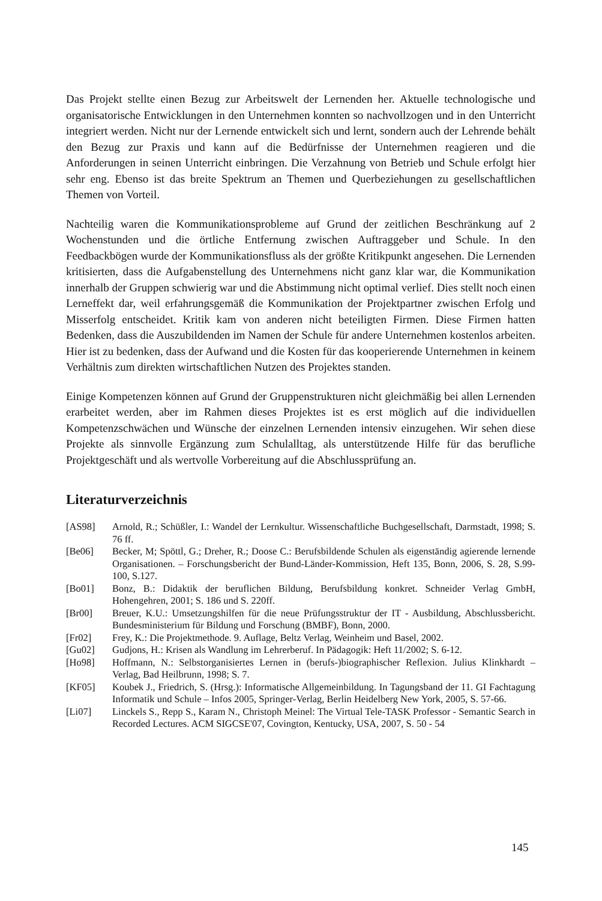Das Projekt stellte einen Bezug zur Arbeitswelt der Lernenden her. Aktuelle technologische und organisatorische Entwicklungen in den Unternehmen konnten so nachvollzogen und in den Unterricht integriert werden. Nicht nur der Lernende entwickelt sich und lernt, sondern auch der Lehrende behält den Bezug zur Praxis und kann auf die Bedürfnisse der Unternehmen reagieren und die Anforderungen in seinen Unterricht einbringen. Die Verzahnung von Betrieb und Schule erfolgt hier sehr eng. Ebenso ist das breite Spektrum an Themen und Querbeziehungen zu gesellschaftlichen Themen von Vorteil.
Nachteilig waren die Kommunikationsprobleme auf Grund der zeitlichen Beschränkung auf 2 Wochenstunden und die örtliche Entfernung zwischen Auftraggeber und Schule. In den Feedbackbögen wurde der Kommunikationsfluss als der größte Kritikpunkt angesehen. Die Lernenden kritisierten, dass die Aufgabenstellung des Unternehmens nicht ganz klar war, die Kommunikation innerhalb der Gruppen schwierig war und die Abstimmung nicht optimal verlief. Dies stellt noch einen Lerneffekt dar, weil erfahrungsgemäß die Kommunikation der Projektpartner zwischen Erfolg und Misserfolg entscheidet. Kritik kam von anderen nicht beteiligten Firmen. Diese Firmen hatten Bedenken, dass die Auszubildenden im Namen der Schule für andere Unternehmen kostenlos arbeiten. Hier ist zu bedenken, dass der Aufwand und die Kosten für das kooperierende Unternehmen in keinem Verhältnis zum direkten wirtschaftlichen Nutzen des Projektes standen.
Einige Kompetenzen können auf Grund der Gruppenstrukturen nicht gleichmäßig bei allen Lernenden erarbeitet werden, aber im Rahmen dieses Projektes ist es erst möglich auf die individuellen Kompetenzschwächen und Wünsche der einzelnen Lernenden intensiv einzugehen. Wir sehen diese Projekte als sinnvolle Ergänzung zum Schulalltag, als unterstützende Hilfe für das berufliche Projektgeschäft und als wertvolle Vorbereitung auf die Abschlussprüfung an.
Literaturverzeichnis
[AS98] Arnold, R.; Schüßler, I.: Wandel der Lernkultur. Wissenschaftliche Buchgesellschaft, Darmstadt, 1998; S. 76 ff.
[Be06] Becker, M; Spöttl, G.; Dreher, R.; Doose C.: Berufsbildende Schulen als eigenständig agierende lernende Organisationen. – Forschungsbericht der Bund-Länder-Kommission, Heft 135, Bonn, 2006, S. 28, S.99-100, S.127.
[Bo01] Bonz, B.: Didaktik der beruflichen Bildung, Berufsbildung konkret. Schneider Verlag GmbH, Hohengehren, 2001; S. 186 und S. 220ff.
[Br00] Breuer, K.U.: Umsetzungshilfen für die neue Prüfungsstruktur der IT - Ausbildung, Abschlussbericht. Bundesministerium für Bildung und Forschung (BMBF), Bonn, 2000.
[Fr02] Frey, K.: Die Projektmethode. 9. Auflage, Beltz Verlag, Weinheim und Basel, 2002.
[Gu02] Gudjons, H.: Krisen als Wandlung im Lehrerberuf. In Pädagogik: Heft 11/2002; S. 6-12.
[Ho98] Hoffmann, N.: Selbstorganisiertes Lernen in (berufs-)biographischer Reflexion. Julius Klinkhardt – Verlag, Bad Heilbrunn, 1998; S. 7.
[KF05] Koubek J., Friedrich, S. (Hrsg.): Informatische Allgemeinbildung. In Tagungsband der 11. GI Fachtagung Informatik und Schule – Infos 2005, Springer-Verlag, Berlin Heidelberg New York, 2005, S. 57-66.
[Li07] Linckels S., Repp S., Karam N., Christoph Meinel: The Virtual Tele-TASK Professor - Semantic Search in Recorded Lectures. ACM SIGCSE'07, Covington, Kentucky, USA, 2007, S. 50 - 54
145